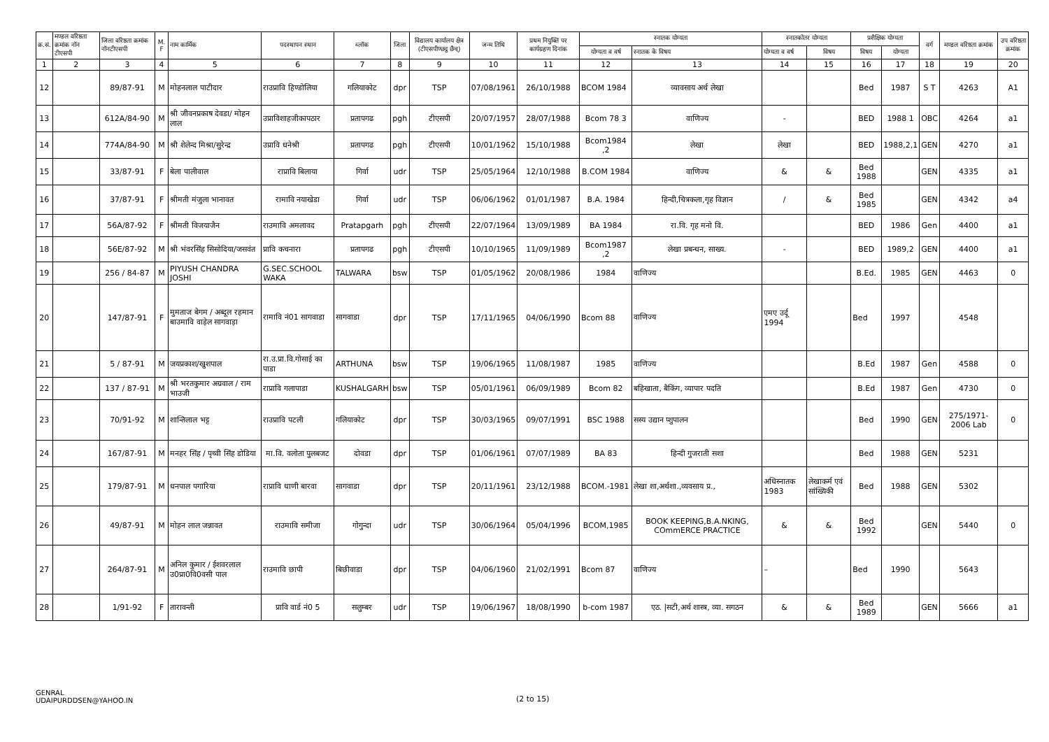| क्र.सं. | मण्डल वरिष्ठता क्रमांक नॉन टीएसपी | जिला वरिष्ठता क्रमांक नॉनटीएसपी | M. F | नाम कार्मिक | पदस्थापन स्थान | ब्लॉक | जिला | विद्यालय कार्यालय क्षेत्र (टीएसपीण्छट्ठ छैच्) | जन्म तिथि | प्रथम नियुक्ति पर कार्यग्रहण दिनांक | स्नातक योग्यता | | स्नातकोतर योग्यता | | प्रशैक्षिक योग्यता | | वर्ग | मण्डल वरिष्ठता क्रमांक | उप वरिष्ठता क्रमांक |
| --- | --- | --- | --- | --- | --- | --- | --- | --- | --- | --- | --- | --- | --- | --- | --- | --- | --- | --- | --- |
| | | | | | | | | | | | योग्यता व वर्ष | स्नातक के विषय | योग्यता व वर्ष | विषय | विषय | योग्यता | | | |
| 1 | 2 | 3 | 4 | 5 | 6 | 7 | 8 | 9 | 10 | 11 | 12 | 13 | 14 | 15 | 16 | 17 | 18 | 19 | 20 |
| 12 | | 89/87-91 | M | मोहनलाल पाटीदार | राउप्रावि हिण्डोलिया | गलियाकोट | dpr | TSP | 07/08/1961 | 26/10/1988 | BCOM 1984 | व्यावसाय अर्थ लेखा | | | Bed | 1987 | S T | 4263 | A1 |
| 13 | | 612A/84-90 | M | श्री जीवनप्रकाष देवडा/ मोहन लाल | उप्राविशाहजीकापठार | प्रतापगढ | pgh | टीएसपी | 20/07/1957 | 28/07/1988 | Bcom 78 3 | वाणिज्य | - | | BED | 1988 1 | OBC | 4264 | a1 |
| 14 | | 774A/84-90 | M | श्री शेलेन्द मिश्रा/सुरेन्द्र | उप्रावि धनेश्री | प्रतापगढ | pgh | टीएसपी | 10/01/1962 | 15/10/1988 | Bcom1984 ,2 | लेखा | लेखा | | BED | 1988,2,1 | GEN | 4270 | a1 |
| 15 | | 33/87-91 | F | बेला पालीवाल | राप्रावि बिलाया | गिर्वा | udr | TSP | 25/05/1964 | 12/10/1988 | B.COM 1984 | वाणिज्य | & | & | Bed 1988 | | GEN | 4335 | a1 |
| 16 | | 37/87-91 | F | श्रीमती मंजुला भानावत | रामावि नयाखेडा | गिर्वा | udr | TSP | 06/06/1962 | 01/01/1987 | B.A. 1984 | हिन्दी,चित्रकला,गृह विज्ञान | / | & | Bed 1985 | | GEN | 4342 | a4 |
| 17 | | 56A/87-92 | F | श्रीमती विजयाजैन | राउमावि अमलावद | Pratapgarh | pgh | टीएसपी | 22/07/1964 | 13/09/1989 | BA 1984 | रा.वि. गृह मनो वि. | | | BED | 1986 | Gen | 4400 | a1 |
| 18 | | 56E/87-92 | M | श्री भंवरसिंह सिसोदिया/जसवंत | प्रावि कचनारा | प्रतापगढ | pgh | टीएसपी | 10/10/1965 | 11/09/1989 | Bcom1987 ,2 | लेखा प्रबन्धन, साख्य. | - | | BED | 1989,2 | GEN | 4400 | a1 |
| 19 | | 256 / 84-87 | M | PIYUSH CHANDRA JOSHI | G.SEC.SCHOOL WAKA | TALWARA | bsw | TSP | 01/05/1962 | 20/08/1986 | 1984 | वाणिज्य | | | B.Ed. | 1985 | GEN | 4463 | 0 |
| 20 | | 147/87-91 | F | मुमताज बेगम / अब्दूल रहमान बाउमावि वाड़ेल सागवाड़ा | रामावि नं01 सागवाडा | सागवाडा | dpr | TSP | 17/11/1965 | 04/06/1990 | Bcom 88 | वाणिज्य | एमए उर्दू 1994 | | Bed | 1997 | | 4548 | |
| 21 | | 5 / 87-91 | M | जयप्रकाश/खुशपाल | रा.उ.प्रा.वि.गोसाई का पाडा | ARTHUNA | bsw | TSP | 19/06/1965 | 11/08/1987 | 1985 | वाणिज्य | | | B.Ed | 1987 | Gen | 4588 | 0 |
| 22 | | 137 / 87-91 | M | श्री भरतकुमार अग्रवाल / राम भाउजी | राप्रावि गलापाडा | KUSHALGARH | bsw | TSP | 05/01/1961 | 06/09/1989 | Bcom 82 | बहिखाता, बैकिंग, व्यापार पदति | | | B.Ed | 1987 | Gen | 4730 | 0 |
| 23 | | 70/91-92 | M | शान्तिलाल भट्ट | राउप्रावि पटली | गलियाकोट | dpr | TSP | 30/03/1965 | 09/07/1991 | BSC 1988 | सस्य उद्यान प्शुपालन | | | Bed | 1990 | GEN | 275/1971-2006 Lab | 0 |
| 24 | | 167/87-91 | M | मनहर सिंह / पृथ्वी सिंह डोडिया | मा.वि. वलोता पुलबजट | दोवडा | dpr | TSP | 01/06/1961 | 07/07/1989 | BA 83 | हिन्दी गुजराती सशा | | | Bed | 1988 | GEN | 5231 | |
| 25 | | 179/87-91 | M | धनपाल पगारिया | राप्रावि धाणी बारवा | सागवाडा | dpr | TSP | 20/11/1961 | 23/12/1988 | BCOM.-1981 | लेखा शा,अर्थशा.,व्यवसाय प्र., | अधिस्नातक 1983 | लेखाकर्म एवं सांख्यिकी | Bed | 1988 | GEN | 5302 | |
| 26 | | 49/87-91 | M | मोहन लाल जन्नावत | राउमावि समीजा | गोगुन्दा | udr | TSP | 30/06/1964 | 05/04/1996 | BCOM,1985 | BOOK KEEPING,B.A.NKING, COmmERCE PRACTICE | & | & | Bed 1992 | | GEN | 5440 | 0 |
| 27 | | 264/87-91 | M | अनिल कुमार / ईशवरलाल उ0प्रा0वि0वसी पाल | राउमावि छापी | बिछीवाडा | dpr | TSP | 04/06/1960 | 21/02/1991 | Bcom 87 | वाणिज्य | – | | Bed | 1990 | | 5643 | |
| 28 | | 1/91-92 | F | तारावन्ती | प्रावि वार्ड नं0 5 | सलुम्बर | udr | TSP | 19/06/1967 | 18/08/1990 | b-com 1987 | एठ. /सटी,अर्थ शास्त्र, व्या. सगठन | & | & | Bed 1989 | | GEN | 5666 | a1 |
GENRAL
UDAIPURDDSEN@YAHOO.IN
(2 to 15)